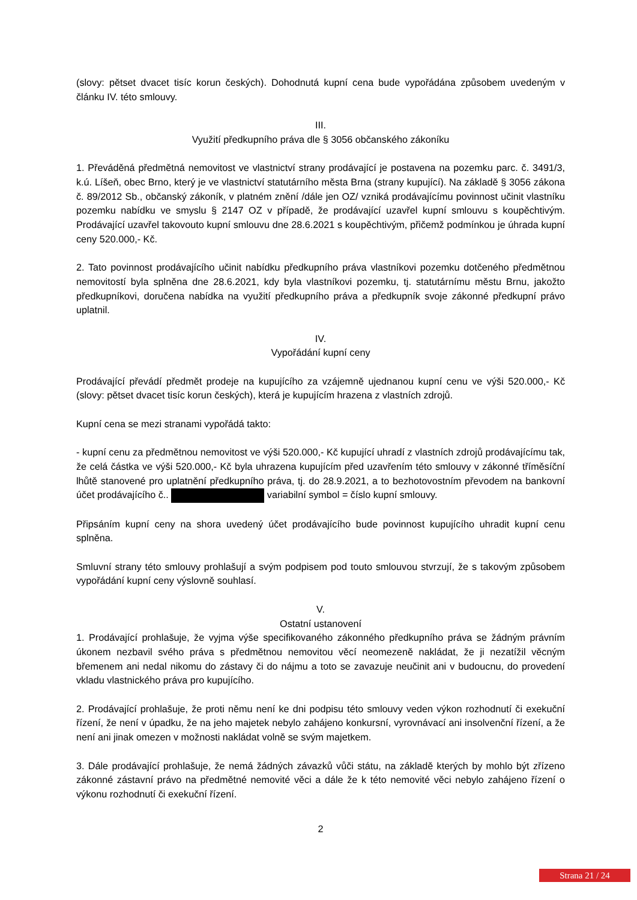(slovy: pětset dvacet tisíc korun českých). Dohodnutá kupní cena bude vypořádána způsobem uvedeným v článku IV. této smlouvy.
III.
Využití předkupního práva dle § 3056 občanského zákoníku
1. Převáděná předmětná nemovitost ve vlastnictví strany prodávající je postavena na pozemku parc. č. 3491/3, k.ú. Líšeň, obec Brno, který je ve vlastnictví statutárního města Brna (strany kupující). Na základě § 3056 zákona č. 89/2012 Sb., občanský zákoník, v platném znění /dále jen OZ/ vzniká prodávajícímu povinnost učinit vlastníku pozemku nabídku ve smyslu § 2147 OZ v případě, že prodávající uzavřel kupní smlouvu s koupěchtivým. Prodávající uzavřel takovouto kupní smlouvu dne 28.6.2021 s koupěchtivým, přičemž podmínkou je úhrada kupní ceny 520.000,- Kč.
2. Tato povinnost prodávajícího učinit nabídku předkupního práva vlastníkovi pozemku dotčeného předmětnou nemovitostí byla splněna dne 28.6.2021, kdy byla vlastníkovi pozemku, tj. statutárnímu městu Brnu, jakožto předkupníkovi, doručena nabídka na využití předkupního práva a předkupník svoje zákonné předkupní právo uplatnil.
IV.
Vypořádání kupní ceny
Prodávající převádí předmět prodeje na kupujícího za vzájemně ujednanou kupní cenu ve výši 520.000,- Kč (slovy: pětset dvacet tisíc korun českých), která je kupujícím hrazena z vlastních zdrojů.
Kupní cena se mezi stranami vypořádá takto:
- kupní cenu za předmětnou nemovitost ve výši 520.000,- Kč kupující uhradí z vlastních zdrojů prodávajícímu tak, že celá částka ve výši 520.000,- Kč byla uhrazena kupujícím před uzavřením této smlouvy v zákonné tříměsíční lhůtě stanovené pro uplatnění předkupního práva, tj. do 28.9.2021, a to bezhotovostním převodem na bankovní účet prodávajícího č.. variabilní symbol = číslo kupní smlouvy.
Připsáním kupní ceny na shora uvedený účet prodávajícího bude povinnost kupujícího uhradit kupní cenu splněna.
Smluvní strany této smlouvy prohlašují a svým podpisem pod touto smlouvou stvrzují, že s takovým způsobem vypořádání kupní ceny výslovně souhlasí.
V.
Ostatní ustanovení
1. Prodávající prohlašuje, že vyjma výše specifikovaného zákonného předkupního práva se žádným právním úkonem nezbavil svého práva s předmětnou nemovitou věcí neomezeně nakládat, že ji nezatížil věcným břemenem ani nedal nikomu do zástavy či do nájmu a toto se zavazuje neučinit ani v budoucnu, do provedení vkladu vlastnického práva pro kupujícího.
2. Prodávající prohlašuje, že proti němu není ke dni podpisu této smlouvy veden výkon rozhodnutí či exekuční řízení, že není v úpadku, že na jeho majetek nebylo zahájeno konkursní, vyrovnávací ani insolvenční řízení, a že není ani jinak omezen v možnosti nakládat volně se svým majetkem.
3. Dále prodávající prohlašuje, že nemá žádných závazků vůči státu, na základě kterých by mohlo být zřízeno zákonné zástavní právo na předmětné nemovité věci a dále že k této nemovité věci nebylo zahájeno řízení o výkonu rozhodnutí či exekuční řízení.
2
Strana 21 / 24